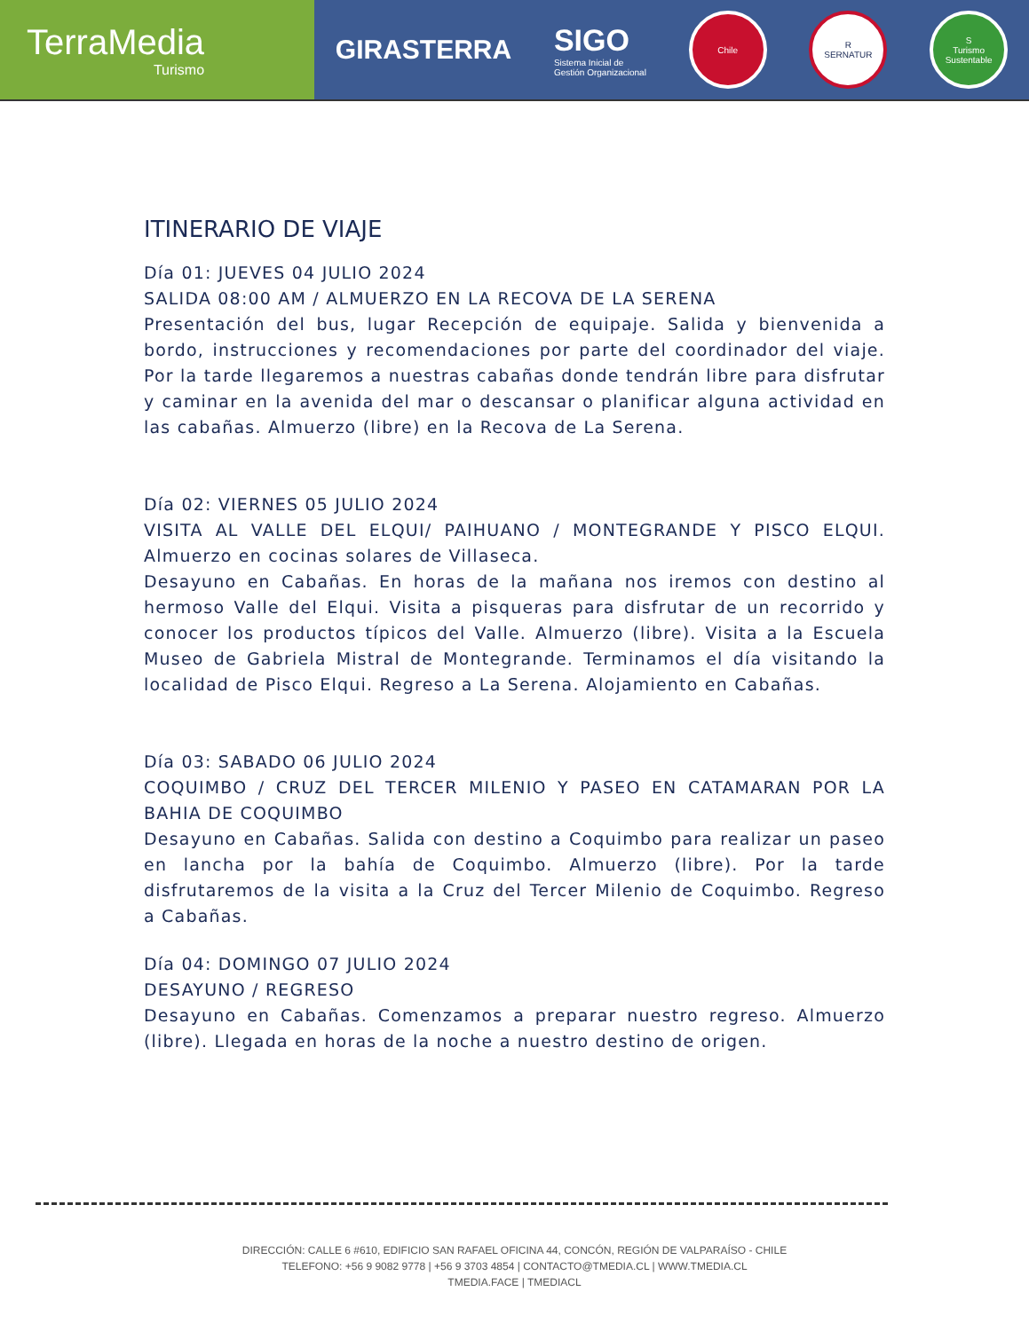TerraMedia
Turismo
GIRASTERRA
SIGO
Sistema Inicial de
Gestión Organizacional
Chile
R
SERNATUR
S
Turismo Sustentable
ITINERARIO DE VIAJE
Día 01: JUEVES 04 JULIO 2024
SALIDA 08:00 AM / ALMUERZO EN LA RECOVA DE LA SERENA
Presentación del bus, lugar Recepción de equipaje. Salida y bienvenida a bordo, instrucciones y recomendaciones por parte del coordinador del viaje. Por la tarde llegaremos a nuestras cabañas donde tendrán libre para disfrutar y caminar en la avenida del mar o descansar o planificar alguna actividad en las cabañas. Almuerzo (libre) en la Recova de La Serena.
Día 02: VIERNES 05 JULIO 2024
VISITA AL VALLE DEL ELQUI/ PAIHUANO / MONTEGRANDE Y PISCO ELQUI. Almuerzo en cocinas solares de Villaseca.
Desayuno en Cabañas. En horas de la mañana nos iremos con destino al hermoso Valle del Elqui. Visita a pisqueras para disfrutar de un recorrido y conocer los productos típicos del Valle. Almuerzo (libre). Visita a la Escuela Museo de Gabriela Mistral de Montegrande. Terminamos el día visitando la localidad de Pisco Elqui. Regreso a La Serena. Alojamiento en Cabañas.
Día 03: SABADO 06 JULIO 2024
COQUIMBO / CRUZ DEL TERCER MILENIO Y PASEO EN CATAMARAN POR LA BAHIA DE COQUIMBO
Desayuno en Cabañas. Salida con destino a Coquimbo para realizar un paseo en lancha por la bahía de Coquimbo. Almuerzo (libre). Por la tarde disfrutaremos de la visita a la Cruz del Tercer Milenio de Coquimbo. Regreso a Cabañas.
Día 04: DOMINGO 07 JULIO 2024
DESAYUNO / REGRESO
Desayuno en Cabañas. Comenzamos a preparar nuestro regreso. Almuerzo (libre). Llegada en horas de la noche a nuestro destino de origen.
DIRECCIÓN: CALLE 6 #610, EDIFICIO SAN RAFAEL OFICINA 44, CONCÓN, REGIÓN DE VALPARAÍSO - CHILE
TELEFONO: +56 9 9082 9778 | +56 9 3703 4854 | CONTACTO@TMEDIA.CL | WWW.TMEDIA.CL
TMEDIA.FACE | TMEDIACL